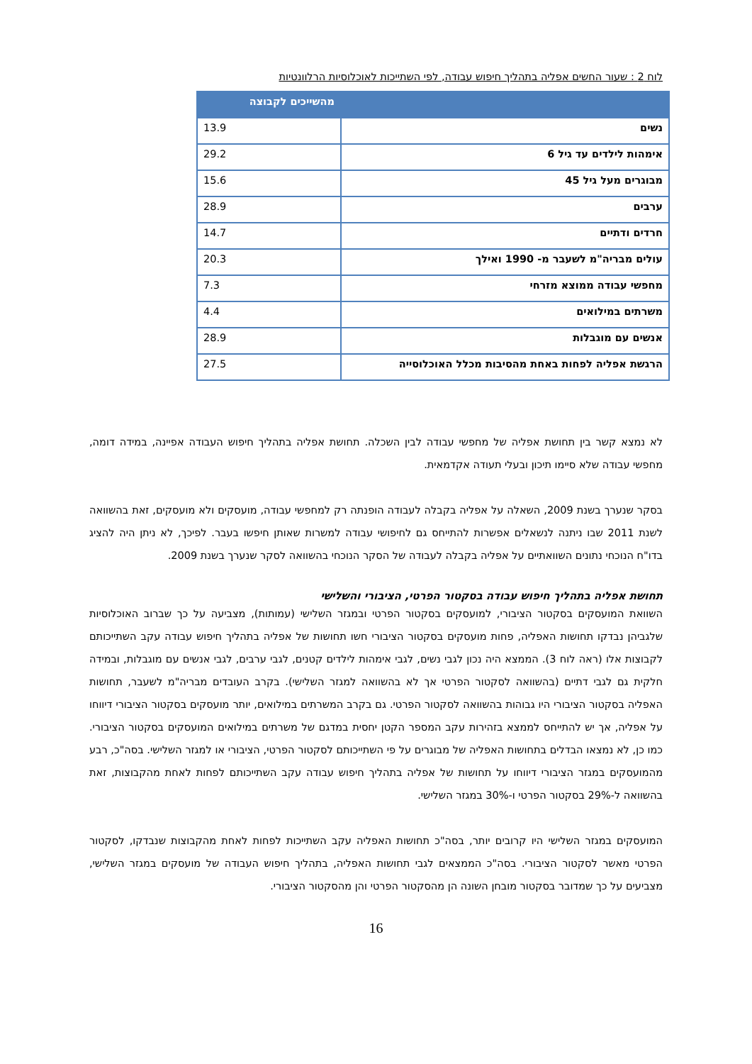לוח 2 : שעור החשים אפליה בתהליך חיפוש עבודה, לפי השתייכות לאוכלוסיות הרלוונטיות
| | מהשייכים לקבוצה |
| --- | --- |
| נשים | 13.9 |
| אימהות לילדים עד גיל 6 | 29.2 |
| מבוגרים מעל גיל 45 | 15.6 |
| ערבים | 28.9 |
| חרדים ודתיים | 14.7 |
| עולים מבריה"מ לשעבר מ- 1990 ואילך | 20.3 |
| מחפשי עבודה ממוצא מזרחי | 7.3 |
| משרתים במילואים | 4.4 |
| אנשים עם מוגבלות | 28.9 |
| הרגשת אפליה לפחות באחת מהסיבות מכלל האוכלוסייה | 27.5 |
לא נמצא קשר בין תחושת אפליה של מחפשי עבודה לבין השכלה. תחושת אפליה בתהליך חיפוש העבודה אפיינה, במידה דומה, מחפשי עבודה שלא סיימו תיכון ובעלי תעודה אקדמאית.
בסקר שנערך בשנת 2009, השאלה על אפליה בקבלה לעבודה הופנתה רק למחפשי עבודה, מועסקים ולא מועסקים, זאת בהשוואה לשנת 2011 שבו ניתנה לנשאלים אפשרות להתייחס גם לחיפושי עבודה למשרות שאותן חיפשו בעבר. לפיכך, לא ניתן היה להציג בדו"ח הנוכחי נתונים השוואתיים על אפליה בקבלה לעבודה של הסקר הנוכחי בהשוואה לסקר שנערך בשנת 2009.
תחושת אפליה בתהליך חיפוש עבודה בסקטור הפרטי, הציבורי והשלישי
השוואת המועסקים בסקטור הציבורי, למועסקים בסקטור הפרטי ובמגזר השלישי (עמותות), מצביעה על כך שברוב האוכלוסיות שלגביהן נבדקו תחושות האפליה, פחות מועסקים בסקטור הציבורי חשו תחושות של אפליה בתהליך חיפוש עבודה עקב השתייכותם לקבוצות אלו (ראה לוח 3). הממצא היה נכון לגבי נשים, לגבי אימהות לילדים קטנים, לגבי ערבים, לגבי אנשים עם מוגבלות, ובמידה חלקית גם לגבי דתיים (בהשוואה לסקטור הפרטי אך לא בהשוואה למגזר השלישי). בקרב העובדים מבריה"מ לשעבר, תחושות האפליה בסקטור הציבורי היו גבוהות בהשוואה לסקטור הפרטי. גם בקרב המשרתים במילואים, יותר מועסקים בסקטור הציבורי דיווחו על אפליה, אך יש להתייחס לממצא בזהירות עקב המספר הקטן יחסית במדגם של משרתים במילואים המועסקים בסקטור הציבורי. כמו כן, לא נמצאו הבדלים בתחושות האפליה של מבוגרים על פי השתייכותם לסקטור הפרטי, הציבורי או למגזר השלישי. בסה"כ, רבע מהמועסקים במגזר הציבורי דיווחו על תחושות של אפליה בתהליך חיפוש עבודה עקב השתייכותם לפחות לאחת מהקבוצות, זאת בהשוואה ל-29% בסקטור הפרטי ו-30% במגזר השלישי.
המועסקים במגזר השלישי היו קרובים יותר, בסה"כ תחושות האפליה עקב השתייכות לפחות לאחת מהקבוצות שנבדקו, לסקטור הפרטי מאשר לסקטור הציבורי. בסה"כ הממצאים לגבי תחושות האפליה, בתהליך חיפוש העבודה של מועסקים במגזר השלישי, מצביעים על כך שמדובר בסקטור מובחן השונה הן מהסקטור הפרטי והן מהסקטור הציבורי.
16